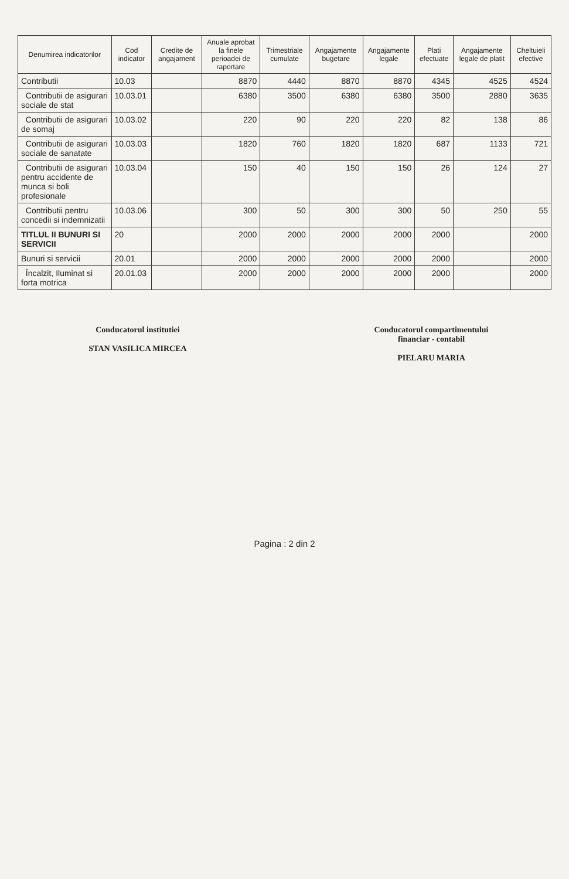| Denumirea indicatorilor | Cod indicator | Credite de angajament | Anuale aprobat la finele perioadei de raportare | Trimestriale cumulate | Angajamente bugetare | Angajamente legale | Plati efectuate | Angajamente legale de platit | Cheltuieli efective |
| --- | --- | --- | --- | --- | --- | --- | --- | --- | --- |
| Contributii | 10.03 | | 8870 | 4440 | 8870 | 8870 | 4345 | 4525 | 4524 |
| Contributii de asigurari sociale de stat | 10.03.01 | | 6380 | 3500 | 6380 | 6380 | 3500 | 2880 | 3635 |
| Contributii de asigurari de somaj | 10.03.02 | | 220 | 90 | 220 | 220 | 82 | 138 | 86 |
| Contributii de asigurari sociale de sanatate | 10.03.03 | | 1820 | 760 | 1820 | 1820 | 687 | 1133 | 721 |
| Contributii de asigurari pentru accidente de munca si boli profesionale | 10.03.04 | | 150 | 40 | 150 | 150 | 26 | 124 | 27 |
| Contributii pentru concedii si indemnizatii | 10.03.06 | | 300 | 50 | 300 | 300 | 50 | 250 | 55 |
| TITLUL II BUNURI SI SERVICII | 20 | | 2000 | 2000 | 2000 | 2000 | 2000 | | 2000 |
| Bunuri si servicii | 20.01 | | 2000 | 2000 | 2000 | 2000 | 2000 | | 2000 |
| Încalzit, Iluminat si forta motrica | 20.01.03 | | 2000 | 2000 | 2000 | 2000 | 2000 | | 2000 |
Conducatorul institutiei
STAN VASILICA MIRCEA
Conducatorul compartimentului
financiar - contabil
PIELARU MARIA
Pagina : 2 din 2